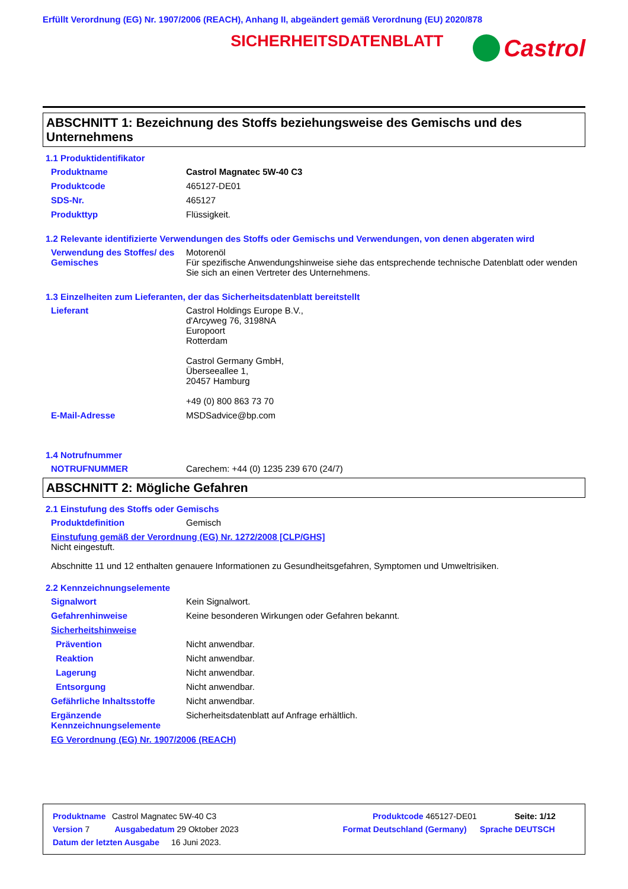Erfüllt Verordnung (EG) Nr. 1907/2006 (REACH), Anhang II, abgeändert gemäß Verordnung (EU) 2020/878
SICHERHEITSDATENBLATT
Castrol
ABSCHNITT 1: Bezeichnung des Stoffs beziehungsweise des Gemischs und des Unternehmens
1.1 Produktidentifikator
Produktname Castrol Magnatec 5W-40 C3
Produktcode 465127-DE01
SDS-Nr. 465127
Produkttyp Flüssigkeit.
1.2 Relevante identifizierte Verwendungen des Stoffs oder Gemischs und Verwendungen, von denen abgeraten wird
Verwendung des Stoffes/ des Gemisches Motorenöl
Für spezifische Anwendungshinweise siehe das entsprechende technische Datenblatt oder wenden Sie sich an einen Vertreter des Unternehmens.
1.3 Einzelheiten zum Lieferanten, der das Sicherheitsdatenblatt bereitstellt
Lieferant Castrol Holdings Europe B.V.,
d'Arcyweg 76, 3198NA
Europoort
Rotterdam
Castrol Germany GmbH,
Überseeallee 1,
20457 Hamburg
+49 (0) 800 863 73 70
E-Mail-Adresse MSDSadvice@bp.com
1.4 Notrufnummer
NOTRUFNUMMER Carechem: +44 (0) 1235 239 670 (24/7)
ABSCHNITT 2: Mögliche Gefahren
2.1 Einstufung des Stoffs oder Gemischs
Produktdefinition Gemisch
Einstufung gemäß der Verordnung (EG) Nr. 1272/2008 [CLP/GHS]
Nicht eingestuft.
Abschnitte 11 und 12 enthalten genauere Informationen zu Gesundheitsgefahren, Symptomen und Umweltrisiken.
2.2 Kennzeichnungselemente
Signalwort Kein Signalwort.
Gefahrenhinweise Keine besonderen Wirkungen oder Gefahren bekannt.
Sicherheitshinweise
Prävention Nicht anwendbar.
Reaktion Nicht anwendbar.
Lagerung Nicht anwendbar.
Entsorgung Nicht anwendbar.
Gefährliche Inhaltsstoffe Nicht anwendbar.
Ergänzende Kennzeichnungselemente Sicherheitsdatenblatt auf Anfrage erhältlich.
EG Verordnung (EG) Nr. 1907/2006 (REACH)
Produktname Castrol Magnatec 5W-40 C3 Produktcode 465127-DE01 Seite: 1/12
Version 7 Ausgabedatum 29 Oktober 2023 Format Deutschland (Germany) Sprache DEUTSCH
Datum der letzten Ausgabe 16 Juni 2023.